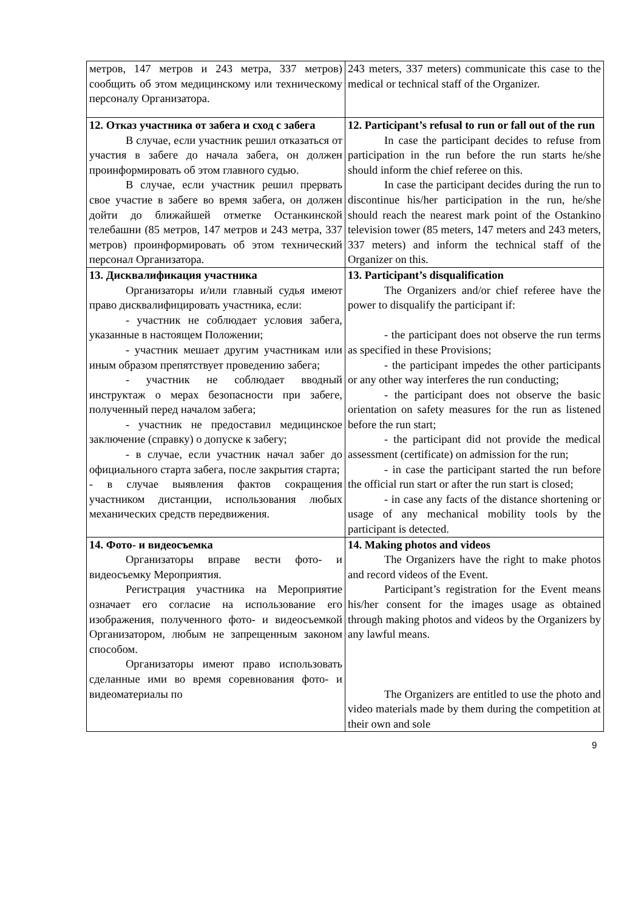| метров, 147 метров и 243 метра, 337 метров) сообщить об этом медицинскому или техническому персоналу Организатора. | 243 meters, 337 meters) communicate this case to the medical or technical staff of the Organizer. |
| 12. Отказ участника от забега и сход с забега В случае, если участник решил отказаться от участия в забеге до начала забега, он должен проинформировать об этом главного судью. В случае, если участник решил прервать свое участие в забеге во время забега, он должен дойти до ближайшей отметке Останкинской телебашни (85 метров, 147 метров и 243 метра, 337 метров) проинформировать об этом технический персонал Организатора. | 12. Participant’s refusal to run or fall out of the run In case the participant decides to refuse from participation in the run before the run starts he/she should inform the chief referee on this. In case the participant decides during the run to discontinue his/her participation in the run, he/she should reach the nearest mark point of the Ostankino television tower (85 meters, 147 meters and 243 meters, 337 meters) and inform the technical staff of the Organizer on this. |
| 13. Дисквалификация участника Организаторы и/или главный судья имеют право дисквалифицировать участника, если: - участник не соблюдает условия забега, указанные в настоящем Положении; - участник мешает другим участникам или иным образом препятствует проведению забега; - участник не соблюдает вводный инструктаж о мерах безопасности при забеге, полученный перед началом забега; - участник не предоставил медицинское заключение (справку) о допуске к забегу; - в случае, если участник начал забег до официального старта забега, после закрытия старта; - в случае выявления фактов сокращения участником дистанции, использования любых механических средств передвижения. | 13. Participant’s disqualification The Organizers and/or chief referee have the power to disqualify the participant if: - the participant does not observe the run terms as specified in these Provisions; - the participant impedes the other participants or any other way interferes the run conducting; - the participant does not observe the basic orientation on safety measures for the run as listened before the run start; - the participant did not provide the medical assessment (certificate) on admission for the run; - in case the participant started the run before the official run start or after the run start is closed; - in case any facts of the distance shortening or usage of any mechanical mobility tools by the participant is detected. |
| 14. Фото- и видеосъемка Организаторы вправе вести фото- и видеосъемку Мероприятия. Регистрация участника на Мероприятие означает его согласие на использование его изображения, полученного фото- и видеосъемкой Организатором, любым не запрещенным законом способом. Организаторы имеют право использовать сделанные ими во время соревнования фото- и видеоматериалы по | 14. Making photos and videos The Organizers have the right to make photos and record videos of the Event. Participant’s registration for the Event means his/her consent for the images usage as obtained through making photos and videos by the Organizers by any lawful means. The Organizers are entitled to use the photo and video materials made by them during the competition at their own and sole |
9